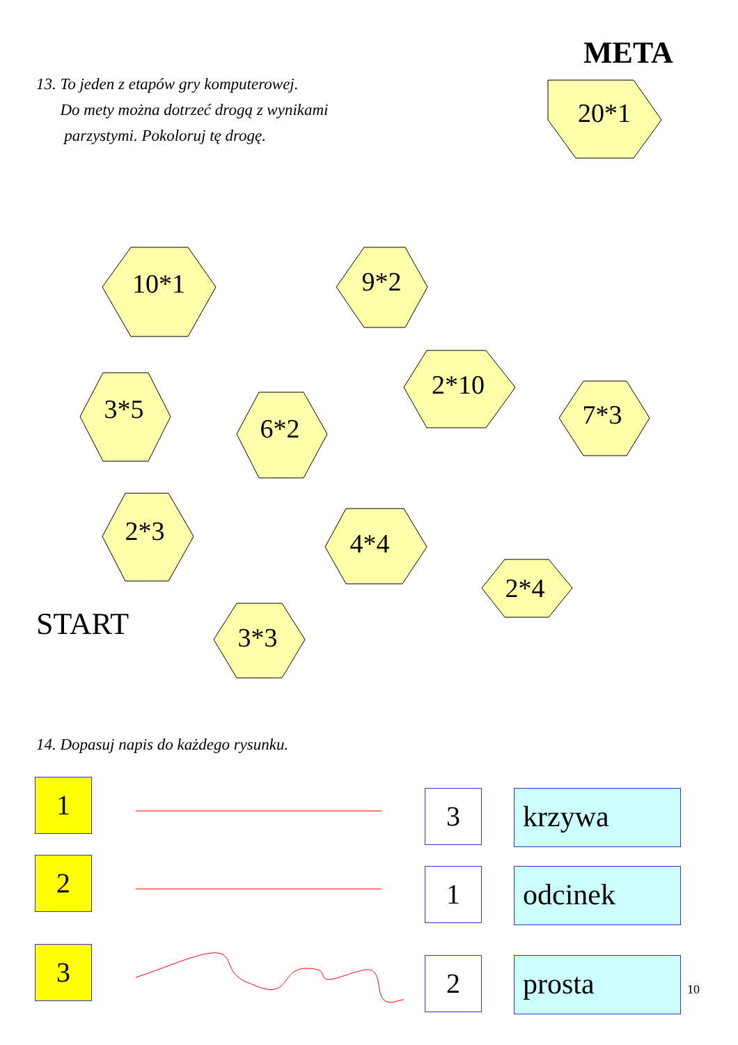META
13. To jeden z etapów gry komputerowej.
Do mety można dotrzeć drogą z wynikami
parzystymi. Pokoloruj tę drogę.
20*1
10*1 9*2
3*5
6*2
2*10
7*3
2*3 4*4
2*4
3*3
START
14. Dopasuj napis do każdego rysunku.
1 3 krzywa
2 1 odcinek
3 2 prosta
10